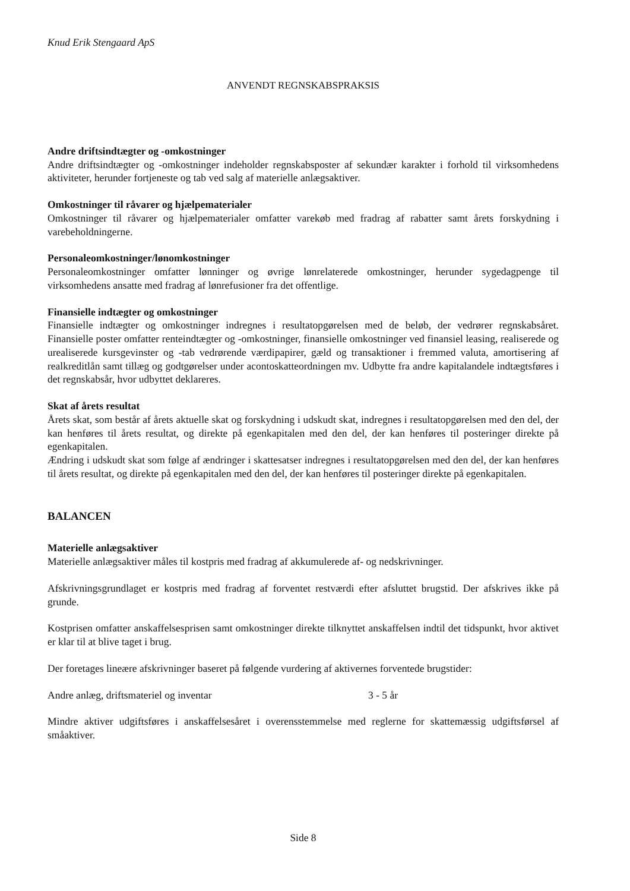Knud Erik Stengaard ApS
ANVENDT REGNSKABSPRAKSIS
Andre driftsindtægter og -omkostninger
Andre driftsindtægter og -omkostninger indeholder regnskabsposter af sekundær karakter i forhold til virksomhedens aktiviteter, herunder fortjeneste og tab ved salg af materielle anlægsaktiver.
Omkostninger til råvarer og hjælpematerialer
Omkostninger til råvarer og hjælpematerialer omfatter varekøb med fradrag af rabatter samt årets forskydning i varebeholdningerne.
Personaleomkostninger/lønomkostninger
Personaleomkostninger omfatter lønninger og øvrige lønrelaterede omkostninger, herunder sygedagpenge til virksomhedens ansatte med fradrag af lønrefusioner fra det offentlige.
Finansielle indtægter og omkostninger
Finansielle indtægter og omkostninger indregnes i resultatopgørelsen med de beløb, der vedrører regnskabsåret. Finansielle poster omfatter renteindtægter og -omkostninger, finansielle omkostninger ved finansiel leasing, realiserede og urealiserede kursgevinster og -tab vedrørende værdipapirer, gæld og transaktioner i fremmed valuta, amortisering af realkreditlån samt tillæg og godtgørelser under acontoskatteordningen mv. Udbytte fra andre kapitalandele indtægtsføres i det regnskabsår, hvor udbyttet deklareres.
Skat af årets resultat
Årets skat, som består af årets aktuelle skat og forskydning i udskudt skat, indregnes i resultatopgørelsen med den del, der kan henføres til årets resultat, og direkte på egenkapitalen med den del, der kan henføres til posteringer direkte på egenkapitalen.
Ændring i udskudt skat som følge af ændringer i skattesatser indregnes i resultatopgørelsen med den del, der kan henføres til årets resultat, og direkte på egenkapitalen med den del, der kan henføres til posteringer direkte på egenkapitalen.
BALANCEN
Materielle anlægsaktiver
Materielle anlægsaktiver måles til kostpris med fradrag af akkumulerede af- og nedskrivninger.
Afskrivningsgrundlaget er kostpris med fradrag af forventet restværdi efter afsluttet brugstid. Der afskrives ikke på grunde.
Kostprisen omfatter anskaffelsesprisen samt omkostninger direkte tilknyttet anskaffelsen indtil det tidspunkt, hvor aktivet er klar til at blive taget i brug.
Der foretages lineære afskrivninger baseret på følgende vurdering af aktivernes forventede brugstider:
Andre anlæg, driftsmateriel og inventar 3 - 5 år
Mindre aktiver udgiftsføres i anskaffelsesåret i overensstemmelse med reglerne for skattemæssig udgiftsførsel af småaktiver.
Side 8